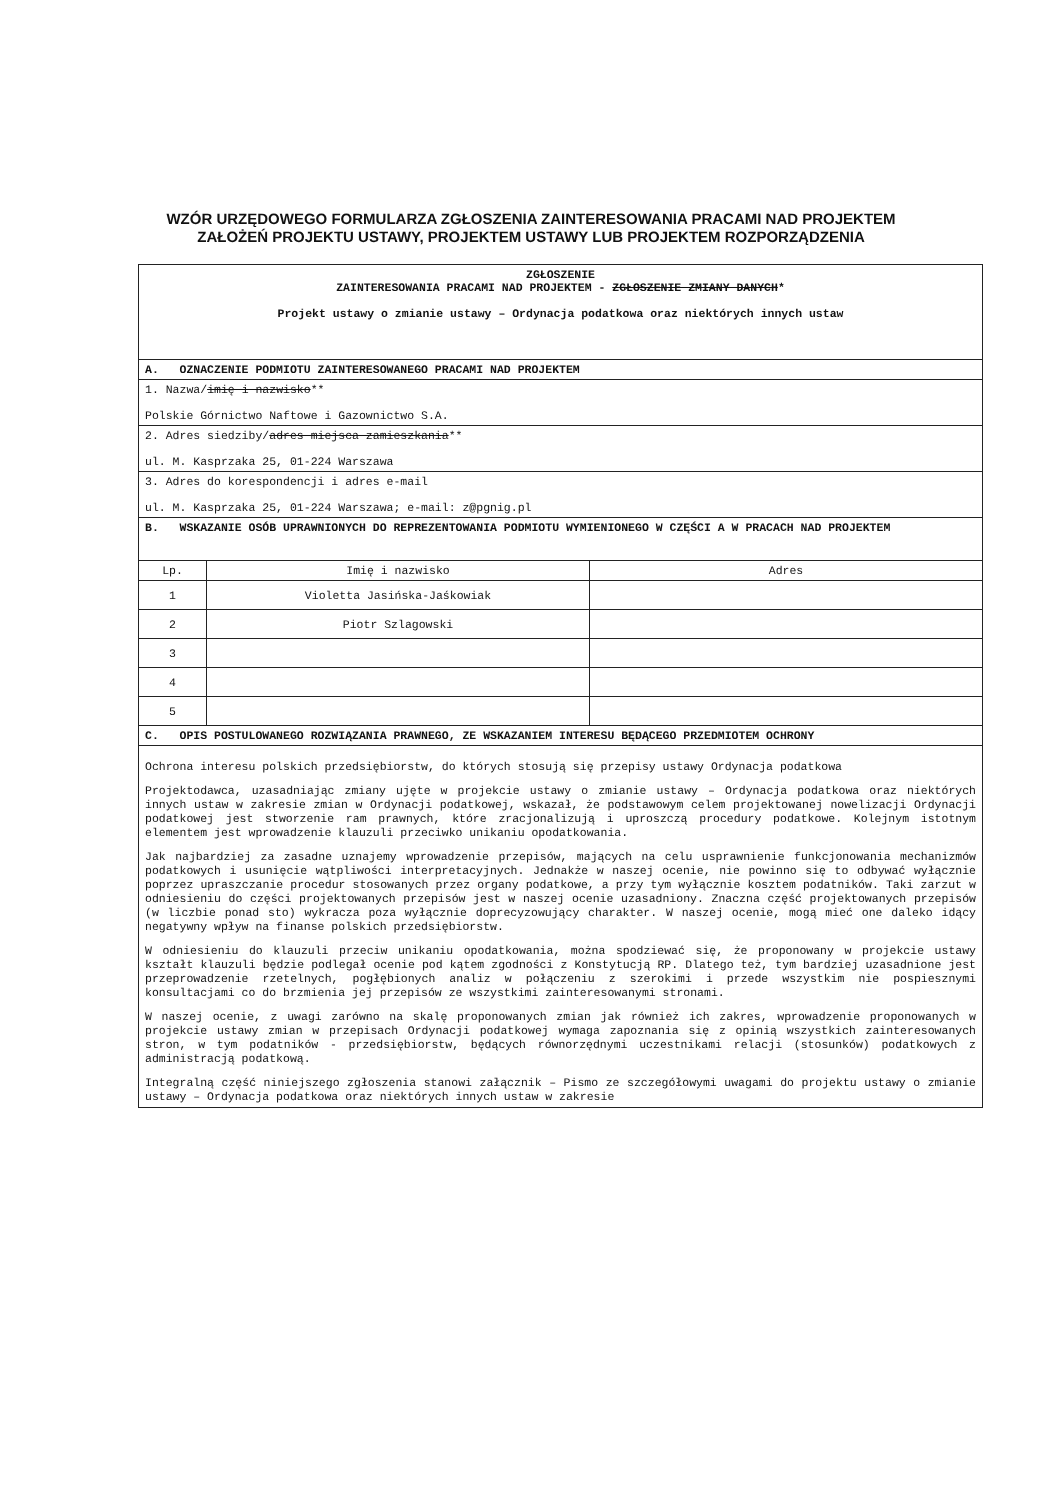WZÓR URZĘDOWEGO FORMULARZA ZGŁOSZENIA ZAINTERESOWANIA PRACAMI NAD PROJEKTEM ZAŁOŻEŃ PROJEKTU USTAWY, PROJEKTEM USTAWY LUB PROJEKTEM ROZPORZĄDZENIA
| ZGŁOSZENIE ZAINTERESOWANIA PRACAMI NAD PROJEKTEM - ZGŁOSZENIE ZMIANY DANYCH * Projekt ustawy o zmianie ustawy – Ordynacja podatkowa oraz niektórych innych ustaw | | |
| A. OZNACZENIE PODMIOTU ZAINTERESOWANEGO PRACAMI NAD PROJEKTEM | | |
| 1. Nazwa/ imię i nazwisko ** Polskie Górnictwo Naftowe i Gazownictwo S.A. | | |
| 2. Adres siedziby/ adres miejsca zamieszkania ** ul. M. Kasprzaka 25, 01-224 Warszawa | | |
| 3. Adres do korespondencji i adres e-mail ul. M. Kasprzaka 25, 01-224 Warszawa; e-mail: z@pgnig.pl | | |
| B. WSKAZANIE OSÓB UPRAWNIONYCH DO REPREZENTOWANIA PODMIOTU WYMIENIONEGO W CZĘŚCI A W PRACACH NAD PROJEKTEM | | |
| Lp. | Imię i nazwisko | Adres |
| 1 | Violetta Jasińska-Jaśkowiak | |
| 2 | Piotr Szlagowski | |
| 3 | | |
| 4 | | |
| 5 | | |
| C. OPIS POSTULOWANEGO ROZWIĄZANIA PRAWNEGO, ZE WSKAZANIEM INTERESU BĘDĄCEGO PRZEDMIOTEM OCHRONY | | |
| Ochrona interesu polskich przedsiębiorstw, do których stosują się przepisy ustawy Ordynacja podatkowa Projektodawca, uzasadniając zmiany ujęte w projekcie ustawy o zmianie ustawy – Ordynacja podatkowa oraz niektórych innych ustaw w zakresie zmian w Ordynacji podatkowej, wskazał, że podstawowym celem projektowanej nowelizacji Ordynacji podatkowej jest stworzenie ram prawnych, które zracjonalizują i uproszczą procedury podatkowe. Kolejnym istotnym elementem jest wprowadzenie klauzuli przeciwko unikaniu opodatkowania. Jak najbardziej za zasadne uznajemy wprowadzenie przepisów, mających na celu usprawnienie funkcjonowania mechanizmów podatkowych i usunięcie wątpliwości interpretacyjnych. Jednakże w naszej ocenie, nie powinno się to odbywać wyłącznie poprzez upraszczanie procedur stosowanych przez organy podatkowe, a przy tym wyłącznie kosztem podatników. Taki zarzut w odniesieniu do części projektowanych przepisów jest w naszej ocenie uzasadniony. Znaczna część projektowanych przepisów (w liczbie ponad sto) wykracza poza wyłącznie doprecyzowujący charakter. W naszej ocenie, mogą mieć one daleko idący negatywny wpływ na finanse polskich przedsiębiorstw. W odniesieniu do klauzuli przeciw unikaniu opodatkowania, można spodziewać się, że proponowany w projekcie ustawy kształt klauzuli będzie podlegał ocenie pod kątem zgodności z Konstytucją RP. Dlatego też, tym bardziej uzasadnione jest przeprowadzenie rzetelnych, pogłębionych analiz w połączeniu z szerokimi i przede wszystkim nie pospiesznymi konsultacjami co do brzmienia jej przepisów ze wszystkimi zainteresowanymi stronami. W naszej ocenie, z uwagi zarówno na skalę proponowanych zmian jak również ich zakres, wprowadzenie proponowanych w projekcie ustawy zmian w przepisach Ordynacji podatkowej wymaga zapoznania się z opinią wszystkich zainteresowanych stron, w tym podatników - przedsiębiorstw, będących równorzędnymi uczestnikami relacji (stosunków) podatkowych z administracją podatkową. Integralną część niniejszego zgłoszenia stanowi załącznik – Pismo ze szczegółowymi uwagami do projektu ustawy o zmianie ustawy – Ordynacja podatkowa oraz niektórych innych ustaw w zakresie | | |